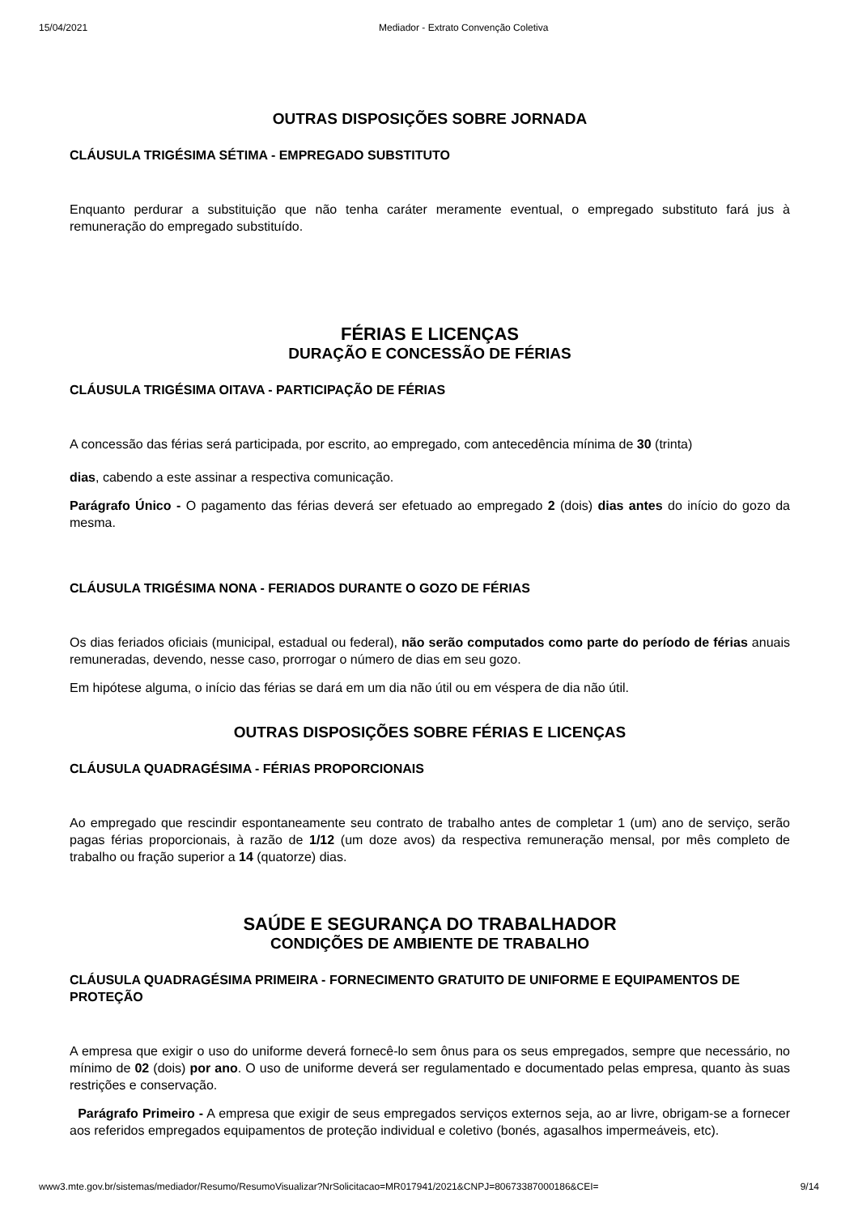15/04/2021 Mediador - Extrato Convenção Coletiva
OUTRAS DISPOSIÇÕES SOBRE JORNADA
CLÁUSULA TRIGÉSIMA SÉTIMA - EMPREGADO SUBSTITUTO
Enquanto perdurar a substituição que não tenha caráter meramente eventual, o empregado substituto fará jus à remuneração do empregado substituído.
FÉRIAS E LICENÇAS
DURAÇÃO E CONCESSÃO DE FÉRIAS
CLÁUSULA TRIGÉSIMA OITAVA - PARTICIPAÇÃO DE FÉRIAS
A concessão das férias será participada, por escrito, ao empregado, com antecedência mínima de 30 (trinta)
dias, cabendo a este assinar a respectiva comunicação.
Parágrafo Único - O pagamento das férias deverá ser efetuado ao empregado 2 (dois) dias antes do início do gozo da mesma.
CLÁUSULA TRIGÉSIMA NONA - FERIADOS DURANTE O GOZO DE FÉRIAS
Os dias feriados oficiais (municipal, estadual ou federal), não serão computados como parte do período de férias anuais remuneradas, devendo, nesse caso, prorrogar o número de dias em seu gozo.
Em hipótese alguma, o início das férias se dará em um dia não útil ou em véspera de dia não útil.
OUTRAS DISPOSIÇÕES SOBRE FÉRIAS E LICENÇAS
CLÁUSULA QUADRAGÉSIMA - FÉRIAS PROPORCIONAIS
Ao empregado que rescindir espontaneamente seu contrato de trabalho antes de completar 1 (um) ano de serviço, serão pagas férias proporcionais, à razão de 1/12 (um doze avos) da respectiva remuneração mensal, por mês completo de trabalho ou fração superior a 14 (quatorze) dias.
SAÚDE E SEGURANÇA DO TRABALHADOR
CONDIÇÕES DE AMBIENTE DE TRABALHO
CLÁUSULA QUADRAGÉSIMA PRIMEIRA - FORNECIMENTO GRATUITO DE UNIFORME E EQUIPAMENTOS DE PROTEÇÃO
A empresa que exigir o uso do uniforme deverá fornecê-lo sem ônus para os seus empregados, sempre que necessário, no mínimo de 02 (dois) por ano. O uso de uniforme deverá ser regulamentado e documentado pelas empresa, quanto às suas restrições e conservação.
Parágrafo Primeiro - A empresa que exigir de seus empregados serviços externos seja, ao ar livre, obrigam-se a fornecer aos referidos empregados equipamentos de proteção individual e coletivo (bonés, agasalhos impermeáveis, etc).
www3.mte.gov.br/sistemas/mediador/Resumo/ResumoVisualizar?NrSolicitacao=MR017941/2021&CNPJ=80673387000186&CEI= 9/14